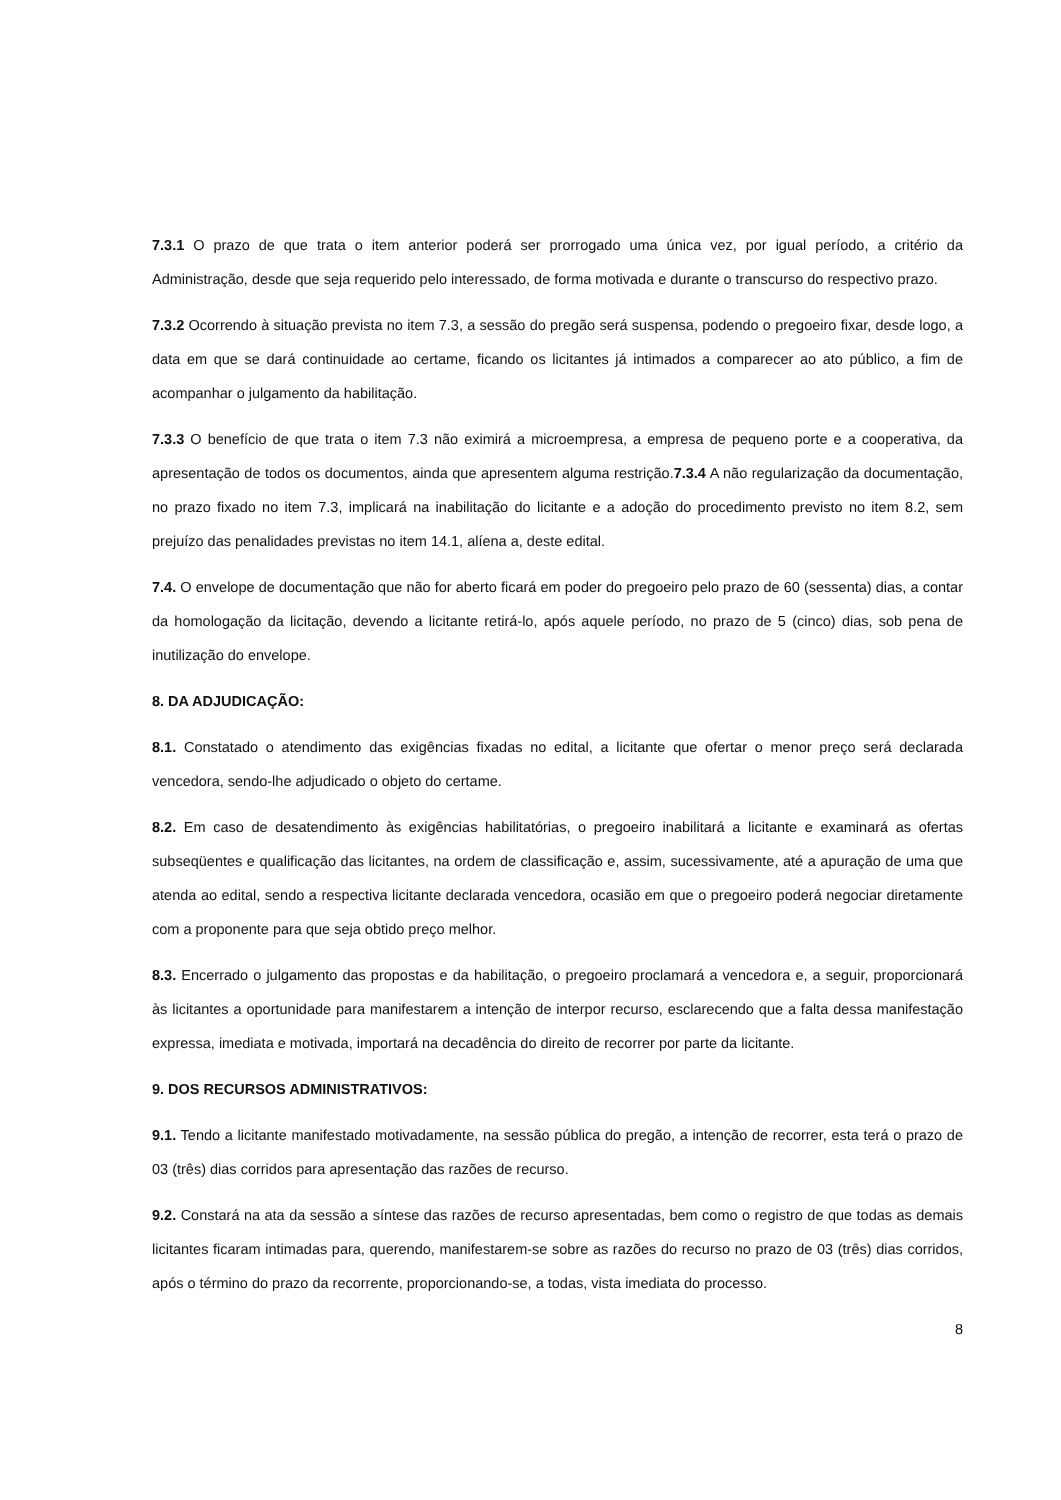7.3.1 O prazo de que trata o item anterior poderá ser prorrogado uma única vez, por igual período, a critério da Administração, desde que seja requerido pelo interessado, de forma motivada e durante o transcurso do respectivo prazo.
7.3.2 Ocorrendo à situação prevista no item 7.3, a sessão do pregão será suspensa, podendo o pregoeiro fixar, desde logo, a data em que se dará continuidade ao certame, ficando os licitantes já intimados a comparecer ao ato público, a fim de acompanhar o julgamento da habilitação.
7.3.3 O benefício de que trata o item 7.3 não eximirá a microempresa, a empresa de pequeno porte e a cooperativa, da apresentação de todos os documentos, ainda que apresentem alguma restrição.7.3.4 A não regularização da documentação, no prazo fixado no item 7.3, implicará na inabilitação do licitante e a adoção do procedimento previsto no item 8.2, sem prejuízo das penalidades previstas no item 14.1, alíena a, deste edital.
7.4. O envelope de documentação que não for aberto ficará em poder do pregoeiro pelo prazo de 60 (sessenta) dias, a contar da homologação da licitação, devendo a licitante retirá-lo, após aquele período, no prazo de 5 (cinco) dias, sob pena de inutilização do envelope.
8. DA ADJUDICAÇÃO:
8.1. Constatado o atendimento das exigências fixadas no edital, a licitante que ofertar o menor preço será declarada vencedora, sendo-lhe adjudicado o objeto do certame.
8.2. Em caso de desatendimento às exigências habilitatórias, o pregoeiro inabilitará a licitante e examinará as ofertas subseqüentes e qualificação das licitantes, na ordem de classificação e, assim, sucessivamente, até a apuração de uma que atenda ao edital, sendo a respectiva licitante declarada vencedora, ocasião em que o pregoeiro poderá negociar diretamente com a proponente para que seja obtido preço melhor.
8.3. Encerrado o julgamento das propostas e da habilitação, o pregoeiro proclamará a vencedora e, a seguir, proporcionará às licitantes a oportunidade para manifestarem a intenção de interpor recurso, esclarecendo que a falta dessa manifestação expressa, imediata e motivada, importará na decadência do direito de recorrer por parte da licitante.
9. DOS RECURSOS ADMINISTRATIVOS:
9.1. Tendo a licitante manifestado motivadamente, na sessão pública do pregão, a intenção de recorrer, esta terá o prazo de 03 (três) dias corridos para apresentação das razões de recurso.
9.2. Constará na ata da sessão a síntese das razões de recurso apresentadas, bem como o registro de que todas as demais licitantes ficaram intimadas para, querendo, manifestarem-se sobre as razões do recurso no prazo de 03 (três) dias corridos, após o término do prazo da recorrente, proporcionando-se, a todas, vista imediata do processo.
8